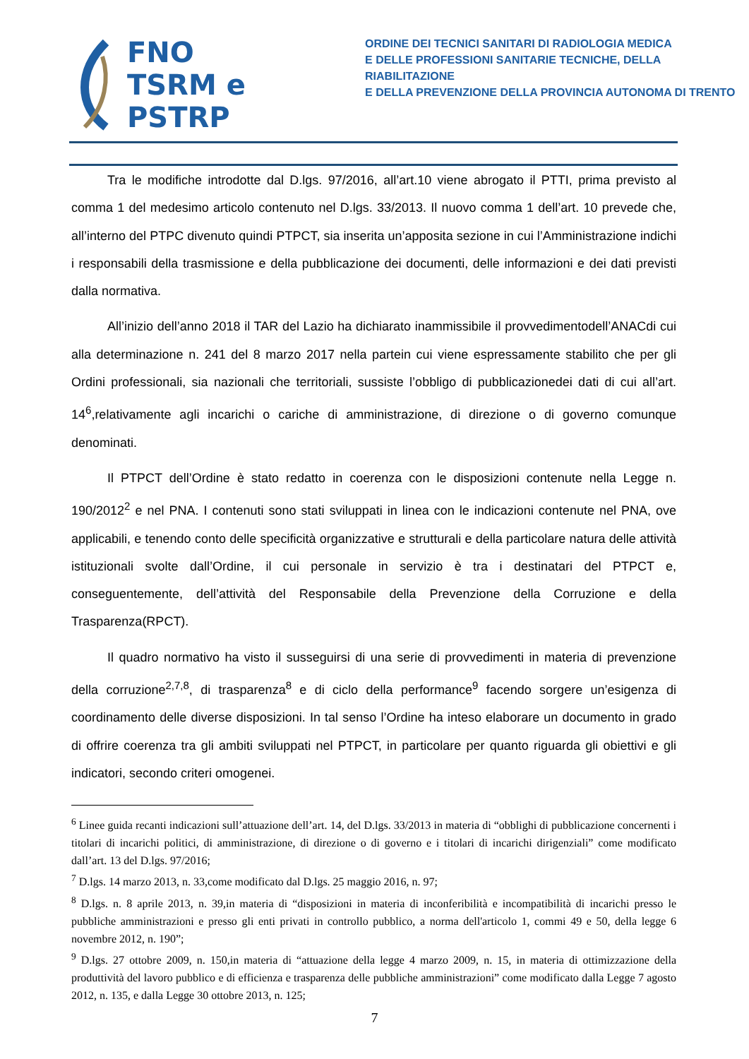FNO
TSRM e
PSTRP
ORDINE DEI TECNICI SANITARI DI RADIOLOGIA MEDICA
E DELLE PROFESSIONI SANITARIE TECNICHE, DELLA RIABILITAZIONE
E DELLA PREVENZIONE DELLA PROVINCIA AUTONOMA DI TRENTO
Tra le modifiche introdotte dal D.lgs. 97/2016, all’art.10 viene abrogato il PTTI, prima previsto al comma 1 del medesimo articolo contenuto nel D.lgs. 33/2013. Il nuovo comma 1 dell’art. 10 prevede che, all’interno del PTPC divenuto quindi PTPCT, sia inserita un’apposita sezione in cui l’Amministrazione indichi i responsabili della trasmissione e della pubblicazione dei documenti, delle informazioni e dei dati previsti dalla normativa.
All’inizio dell’anno 2018 il TAR del Lazio ha dichiarato inammissibile il provvedimentodell’ANACdi cui alla determinazione n. 241 del 8 marzo 2017 nella partein cui viene espressamente stabilito che per gli Ordini professionali, sia nazionali che territoriali, sussiste l’obbligo di pubblicazionedei dati di cui all’art. 14<sup>6</sup>,relativamente agli incarichi o cariche di amministrazione, di direzione o di governo comunque denominati.
Il PTPCT dell’Ordine è stato redatto in coerenza con le disposizioni contenute nella Legge n. 190/2012<sup>2</sup> e nel PNA. I contenuti sono stati sviluppati in linea con le indicazioni contenute nel PNA, ove applicabili, e tenendo conto delle specificità organizzative e strutturali e della particolare natura delle attività istituzionali svolte dall’Ordine, il cui personale in servizio è tra i destinatari del PTPCT e, conseguentemente, dell’attività del Responsabile della Prevenzione della Corruzione e della Trasparenza(RPCT).
Il quadro normativo ha visto il susseguirsi di una serie di provvedimenti in materia di prevenzione della corruzione<sup>2,7,8</sup>, di trasparenza<sup>8</sup> e di ciclo della performance<sup>9</sup> facendo sorgere un’esigenza di coordinamento delle diverse disposizioni. In tal senso l’Ordine ha inteso elaborare un documento in grado di offrire coerenza tra gli ambiti sviluppati nel PTPCT, in particolare per quanto riguarda gli obiettivi e gli indicatori, secondo criteri omogenei.
<sup>6</sup> Linee guida recanti indicazioni sull’attuazione dell’art. 14, del D.lgs. 33/2013 in materia di “obblighi di pubblicazione concernenti i titolari di incarichi politici, di amministrazione, di direzione o di governo e i titolari di incarichi dirigenziali” come modificato dall’art. 13 del D.lgs. 97/2016;
<sup>7</sup> D.lgs. 14 marzo 2013, n. 33,come modificato dal D.lgs. 25 maggio 2016, n. 97;
<sup>8</sup> D.lgs. n. 8 aprile 2013, n. 39,in materia di “disposizioni in materia di inconferibilità e incompatibilità di incarichi presso le pubbliche amministrazioni e presso gli enti privati in controllo pubblico, a norma dell'articolo 1, commi 49 e 50, della legge 6 novembre 2012, n. 190”;
<sup>9</sup> D.lgs. 27 ottobre 2009, n. 150,in materia di “attuazione della legge 4 marzo 2009, n. 15, in materia di ottimizzazione della produttività del lavoro pubblico e di efficienza e trasparenza delle pubbliche amministrazioni” come modificato dalla Legge 7 agosto 2012, n. 135, e dalla Legge 30 ottobre 2013, n. 125;
7